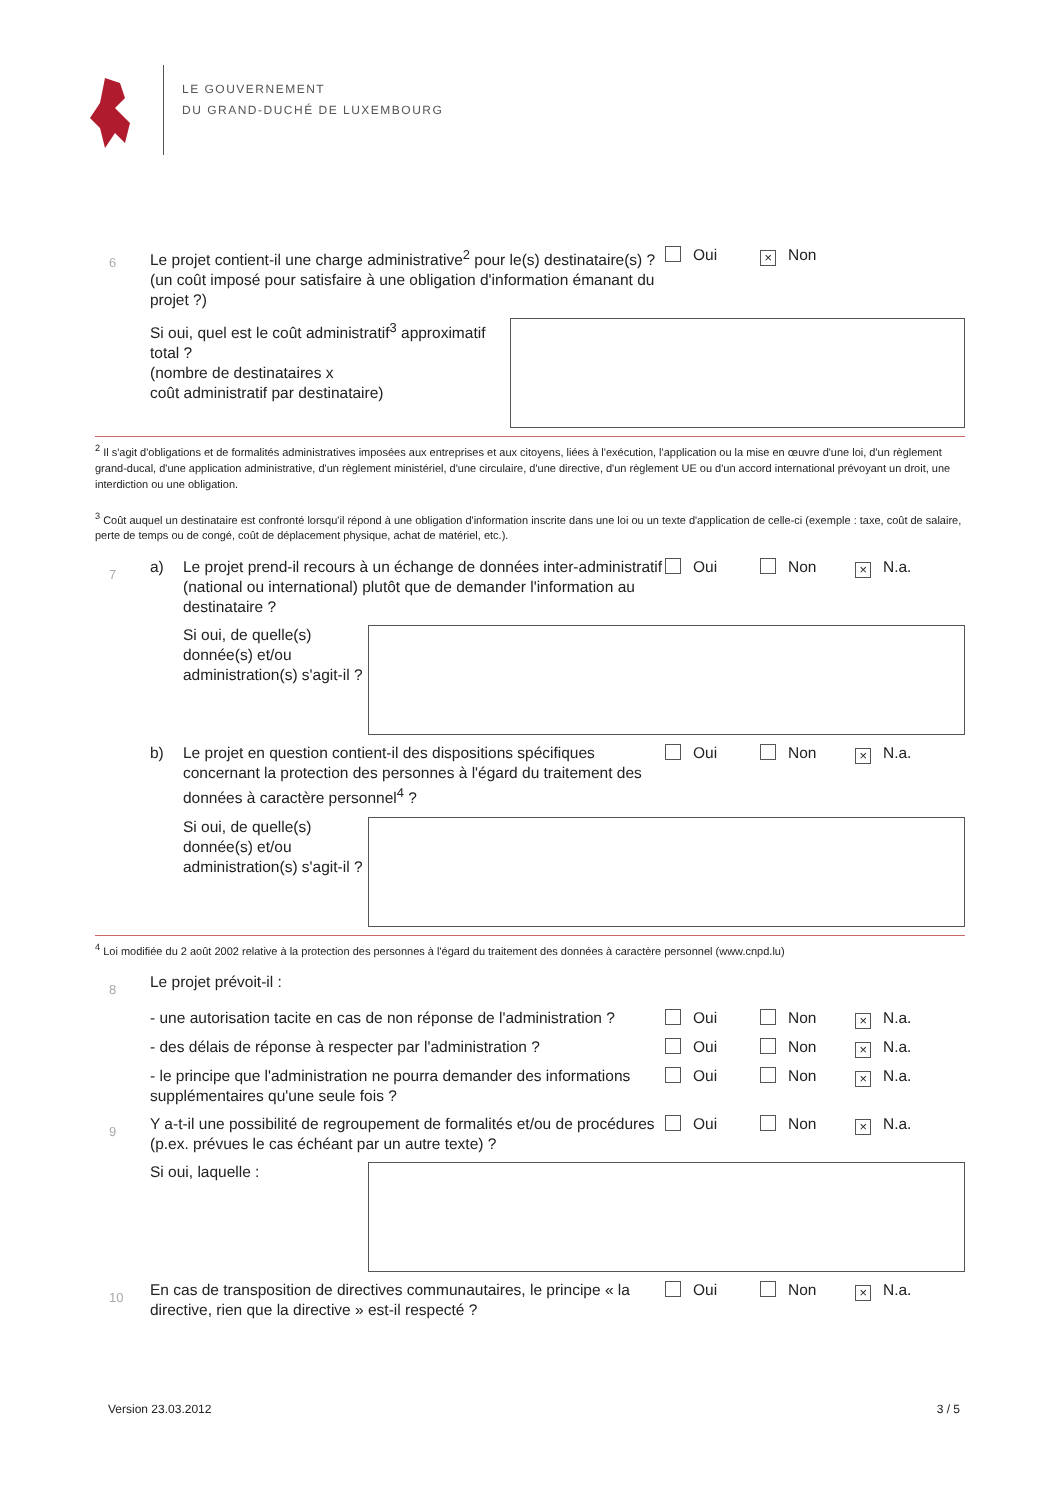LE GOUVERNEMENT
DU GRAND-DUCHÉ DE LUXEMBOURG
6
Le projet contient-il une charge administrative<sup>2</sup> pour le(s) destinataire(s) ? (un coût imposé pour satisfaire à une obligation d'information émanant du projet ?)
Oui × Non
Si oui, quel est le coût administratif<sup>3</sup> approximatif total ?
(nombre de destinataires x
coût administratif par destinataire)
<sup>2</sup> Il s'agit d'obligations et de formalités administratives imposées aux entreprises et aux citoyens, liées à l'exécution, l'application ou la mise en œuvre d'une loi, d'un règlement grand-ducal, d'une application administrative, d'un règlement ministériel, d'une circulaire, d'une directive, d'un règlement UE ou d'un accord international prévoyant un droit, une interdiction ou une obligation.
<sup>3</sup> Coût auquel un destinataire est confronté lorsqu'il répond à une obligation d'information inscrite dans une loi ou un texte d'application de celle-ci (exemple : taxe, coût de salaire, perte de temps ou de congé, coût de déplacement physique, achat de matériel, etc.).
7
a) Le projet prend-il recours à un échange de données inter-administratif (national ou international) plutôt que de demander l'information au destinataire ?
Oui Non × N.a.
Si oui, de quelle(s) donnée(s) et/ou administration(s) s'agit-il ?
b) Le projet en question contient-il des dispositions spécifiques concernant la protection des personnes à l'égard du traitement des données à caractère personnel<sup>4</sup> ?
Oui Non × N.a.
Si oui, de quelle(s) donnée(s) et/ou administration(s) s'agit-il ?
<sup>4</sup> Loi modifiée du 2 août 2002 relative à la protection des personnes à l'égard du traitement des données à caractère personnel (www.cnpd.lu)
8
Le projet prévoit-il :
- une autorisation tacite en cas de non réponse de l'administration ?
Oui Non × N.a.
- des délais de réponse à respecter par l'administration ?
Oui Non × N.a.
- le principe que l'administration ne pourra demander des informations supplémentaires qu'une seule fois ?
Oui Non × N.a.
9
Y a-t-il une possibilité de regroupement de formalités et/ou de procédures (p.ex. prévues le cas échéant par un autre texte) ?
Oui Non × N.a.
Si oui, laquelle :
10
En cas de transposition de directives communautaires, le principe « la directive, rien que la directive » est-il respecté ?
Oui Non × N.a.
Version 23.03.2012 3 / 5